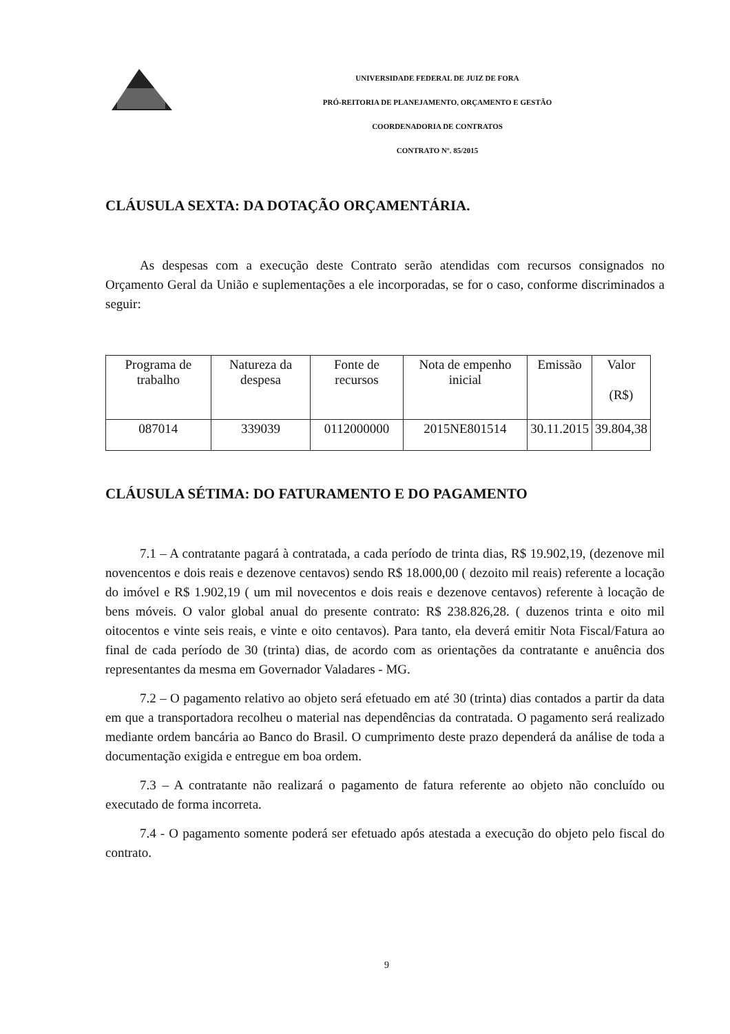UNIVERSIDADE FEDERAL DE JUIZ DE FORA
PRÓ-REITORIA DE PLANEJAMENTO, ORÇAMENTO E GESTÃO
COORDENADORIA DE CONTRATOS
CONTRATO Nº. 85/2015
CLÁUSULA SEXTA: DA DOTAÇÃO ORÇAMENTÁRIA.
As despesas com a execução deste Contrato serão atendidas com recursos consignados no Orçamento Geral da União e suplementações a ele incorporadas, se for o caso, conforme discriminados a seguir:
| Programa de trabalho | Natureza da despesa | Fonte de recursos | Nota de empenho inicial | Emissão | Valor (R$) |
| 087014 | 339039 | 0112000000 | 2015NE801514 | 30.11.2015 | 39.804,38 |
CLÁUSULA SÉTIMA: DO FATURAMENTO E DO PAGAMENTO
7.1 – A contratante pagará à contratada, a cada período de trinta dias, R$ 19.902,19, (dezenove mil novencentos e dois reais e dezenove centavos) sendo R$ 18.000,00 ( dezoito mil reais) referente a locação do imóvel e R$ 1.902,19 ( um mil novecentos e dois reais e dezenove centavos) referente à locação de bens móveis. O valor global anual do presente contrato: R$ 238.826,28. ( duzenos trinta e oito mil oitocentos e vinte seis reais, e vinte e oito centavos). Para tanto, ela deverá emitir Nota Fiscal/Fatura ao final de cada período de 30 (trinta) dias, de acordo com as orientações da contratante e anuência dos representantes da mesma em Governador Valadares - MG.
7.2 – O pagamento relativo ao objeto será efetuado em até 30 (trinta) dias contados a partir da data em que a transportadora recolheu o material nas dependências da contratada. O pagamento será realizado mediante ordem bancária ao Banco do Brasil. O cumprimento deste prazo dependerá da análise de toda a documentação exigida e entregue em boa ordem.
7.3 – A contratante não realizará o pagamento de fatura referente ao objeto não concluído ou executado de forma incorreta.
7.4 - O pagamento somente poderá ser efetuado após atestada a execução do objeto pelo fiscal do contrato.
9